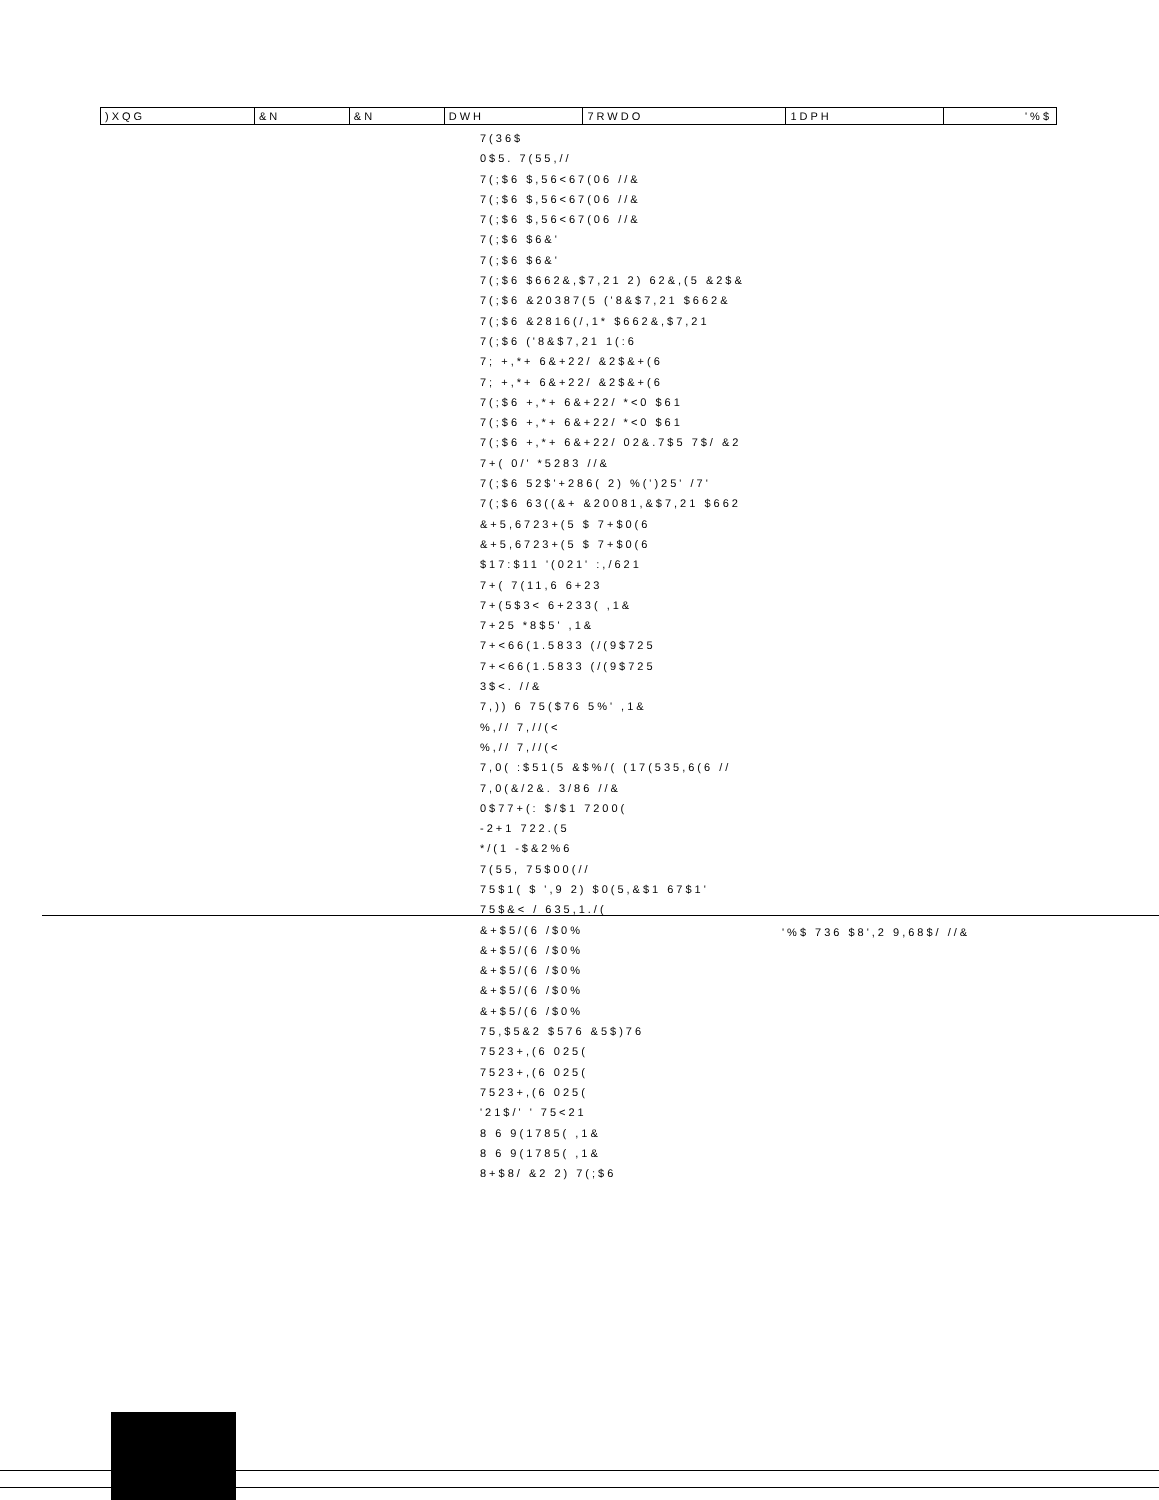| )XQG | &N | &N | DWH | 7RWDO | 1DPH | '%$ |
| --- | --- | --- | --- | --- | --- | --- |
7(36$ 0$5. 7(55,// 7(;$6 $,56<67(06 //& 7(;$6 $,56<67(06 //& 7(;$6 $,56<67(06 //& 7(;$6 $6&' 7(;$6 $6&' 7(;$6 $662&,$7,21 2) 62&,(5 &2$& 7(;$6 &20387(5 ('8&$7,21 $662& 7(;$6 &2816(/,1* $662&,$7,21 7(;$6 ('8&$7,21 1(:6 7; +,*+ 6&+22/ &2$&+(6 7; +,*+ 6&+22/ &2$&+(6 7(;$6 +,*+ 6&+22/ *<0 $61 7(;$6 +,*+ 6&+22/ *<0 $61 7(;$6 +,*+ 6&+22/ 02&.7$5 7$/ &2 7+( 0/' *5283 //& 7(;$6 52$'+286( 2) %(')25' /7' 7(;$6 63((&+ &20081,&$7,21 $662 &+5,6723+(5 $ 7+$0(6 &+5,6723+(5 $ 7+$0(6 $17:$11 '(021' :,/621 7+( 7(11,6 6+23 7+(5$3< 6+233( ,1& 7+25 *8$5' ,1& 7+<66(1.5833 (/(9$725 7+<66(1.5833 (/(9$725 3$<. //& 7,)) 6 75($76 5%' ,1& %,// 7,//(< %,// 7,//(< 7,0( :$51(5 &$%/( (17(535,6(6 // 7,0(&/2&. 3/86 //& 0$77+(: $/$1 7200( -2+1 722.(5 */(1 -$&2%6 7(55, 75$00(// 75$1( $ ',9 2) $0(5,&$1 67$1' 75$&< / 635,1./( &+$5/(6 /$0% &+$5/(6 /$0% &+$5/(6 /$0% &+$5/(6 /$0% &+$5/(6 /$0% 75,$5&2 $576 &5$)76 7523+,(6 025( 7523+,(6 025( 7523+,(6 025( '21$/' ' 75<21 8 6 9(1785( ,1& 8 6 9(1785( ,1& 8+$8/ &2 2) 7(;$6
'%$ 736 $8',2 9,68$/ //&